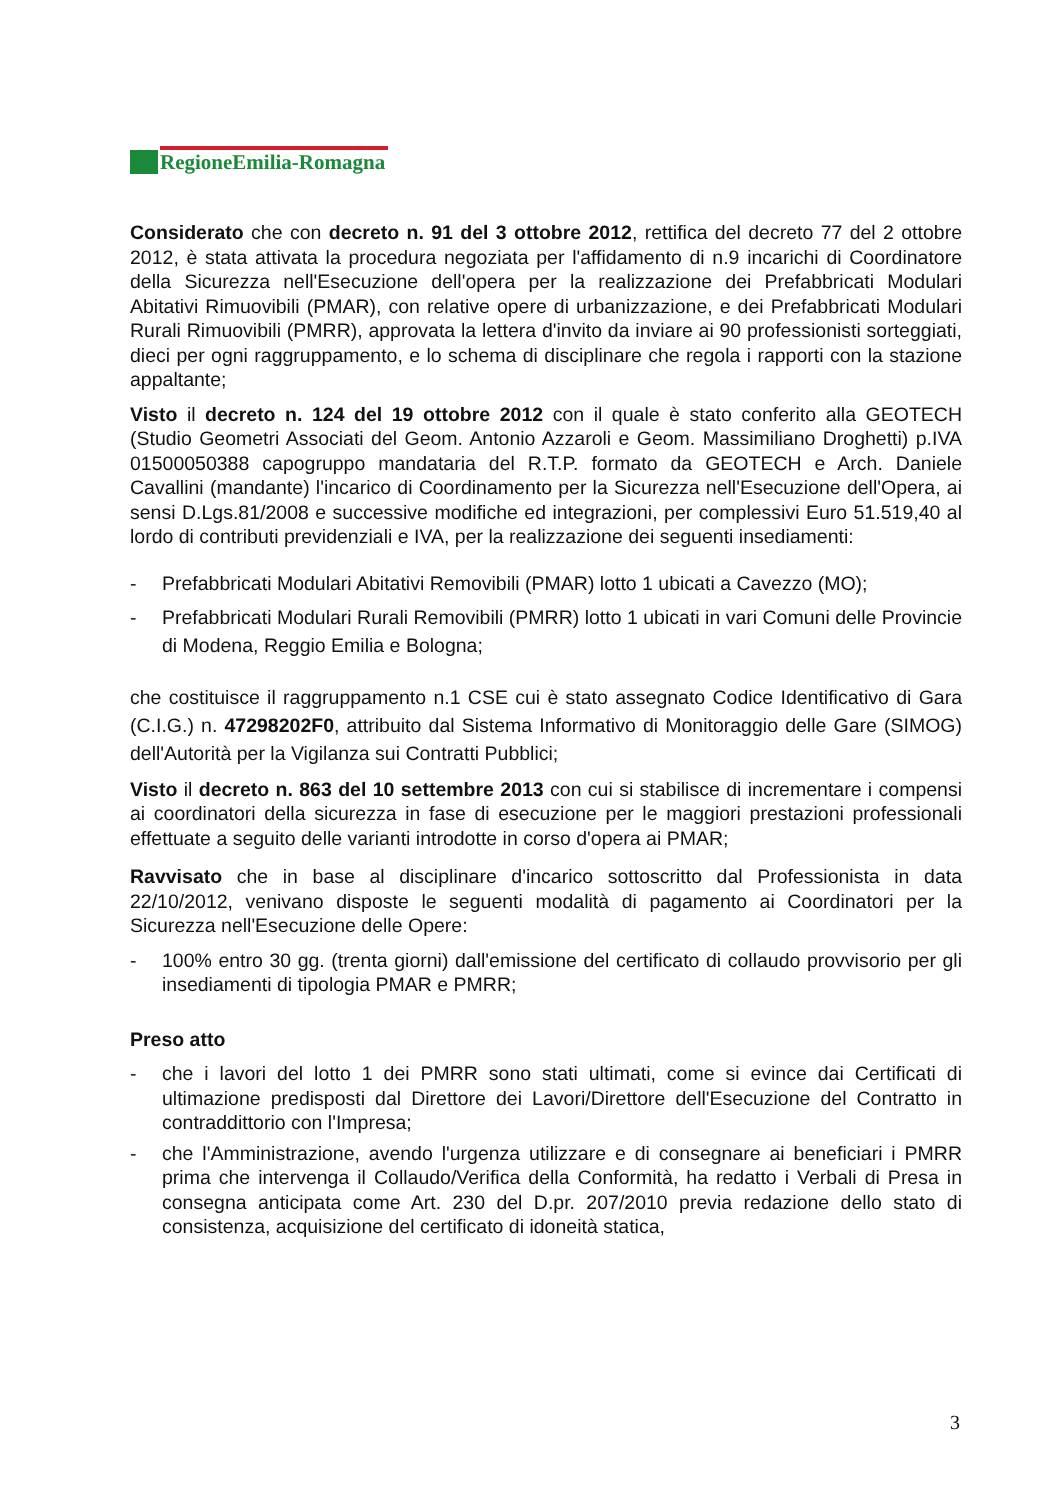RegioneEmilia-Romagna
Considerato che con decreto n. 91 del 3 ottobre 2012, rettifica del decreto 77 del 2 ottobre 2012, è stata attivata la procedura negoziata per l'affidamento di n.9 incarichi di Coordinatore della Sicurezza nell'Esecuzione dell'opera per la realizzazione dei Prefabbricati Modulari Abitativi Rimuovibili (PMAR), con relative opere di urbanizzazione, e dei Prefabbricati Modulari Rurali Rimuovibili (PMRR), approvata la lettera d'invito da inviare ai 90 professionisti sorteggiati, dieci per ogni raggruppamento, e lo schema di disciplinare che regola i rapporti con la stazione appaltante;
Visto il decreto n. 124 del 19 ottobre 2012 con il quale è stato conferito alla GEOTECH (Studio Geometri Associati del Geom. Antonio Azzaroli e Geom. Massimiliano Droghetti) p.IVA 01500050388 capogruppo mandataria del R.T.P. formato da GEOTECH e Arch. Daniele Cavallini (mandante) l'incarico di Coordinamento per la Sicurezza nell'Esecuzione dell'Opera, ai sensi D.Lgs.81/2008 e successive modifiche ed integrazioni, per complessivi Euro 51.519,40 al lordo di contributi previdenziali e IVA, per la realizzazione dei seguenti insediamenti:
- Prefabbricati Modulari Abitativi Removibili (PMAR) lotto 1 ubicati a Cavezzo (MO);
- Prefabbricati Modulari Rurali Removibili (PMRR) lotto 1 ubicati in vari Comuni delle Provincie di Modena, Reggio Emilia e Bologna;
che costituisce il raggruppamento n.1 CSE cui è stato assegnato Codice Identificativo di Gara (C.I.G.) n. 47298202F0, attribuito dal Sistema Informativo di Monitoraggio delle Gare (SIMOG) dell'Autorità per la Vigilanza sui Contratti Pubblici;
Visto il decreto n. 863 del 10 settembre 2013 con cui si stabilisce di incrementare i compensi ai coordinatori della sicurezza in fase di esecuzione per le maggiori prestazioni professionali effettuate a seguito delle varianti introdotte in corso d'opera ai PMAR;
Ravvisato che in base al disciplinare d'incarico sottoscritto dal Professionista in data 22/10/2012, venivano disposte le seguenti modalità di pagamento ai Coordinatori per la Sicurezza nell'Esecuzione delle Opere:
- 100% entro 30 gg. (trenta giorni) dall'emissione del certificato di collaudo provvisorio per gli insediamenti di tipologia PMAR e PMRR;
Preso atto
- che i lavori del lotto 1 dei PMRR sono stati ultimati, come si evince dai Certificati di ultimazione predisposti dal Direttore dei Lavori/Direttore dell'Esecuzione del Contratto in contraddittorio con l'Impresa;
- che l'Amministrazione, avendo l'urgenza utilizzare e di consegnare ai beneficiari i PMRR prima che intervenga il Collaudo/Verifica della Conformità, ha redatto i Verbali di Presa in consegna anticipata come Art. 230 del D.pr. 207/2010 previa redazione dello stato di consistenza, acquisizione del certificato di idoneità statica,
3